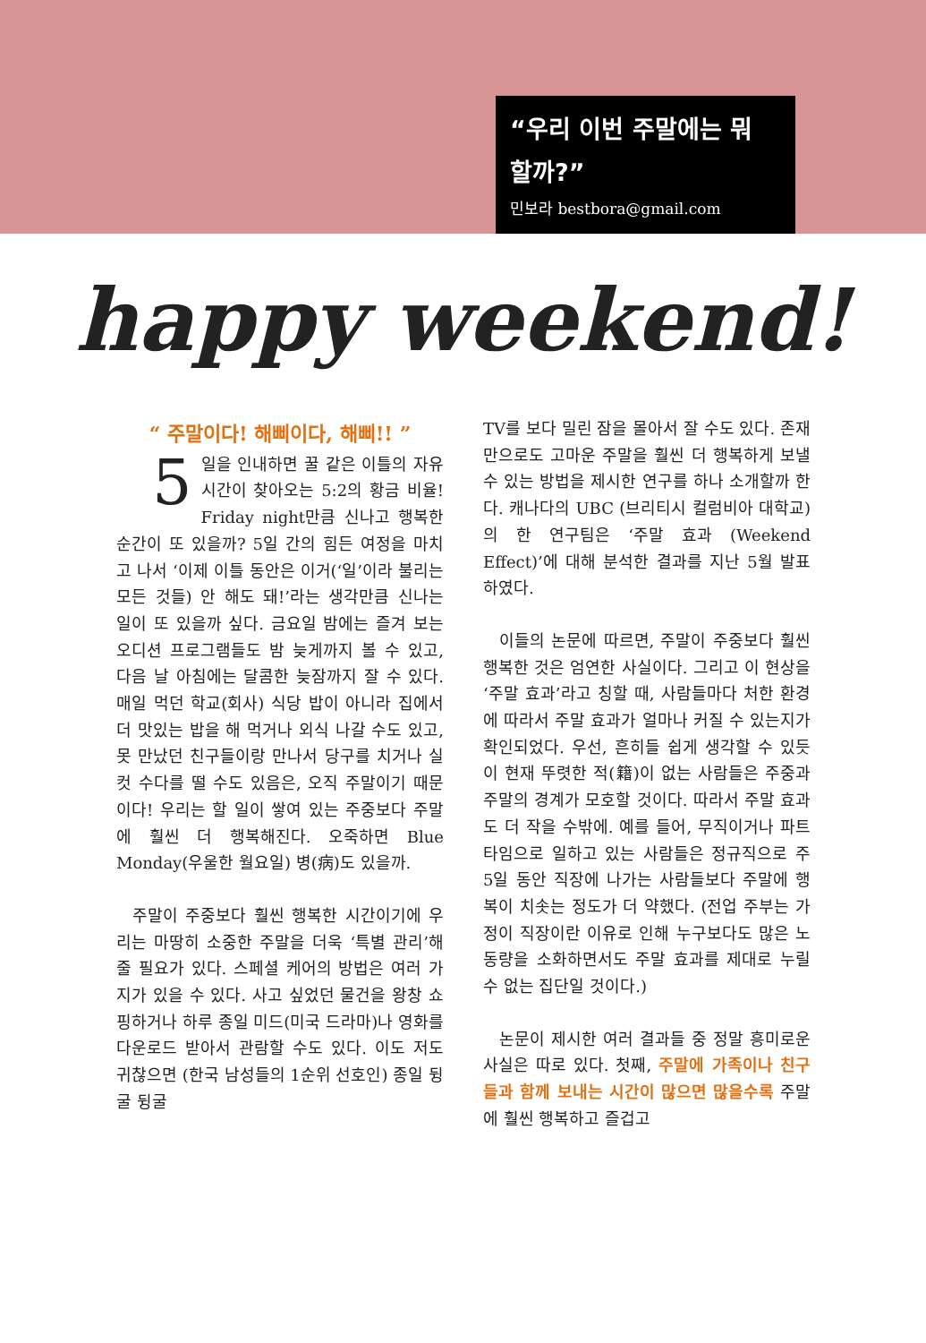“우리 이번 주말에는 뭐 할까?”
민보라 bestbora@gmail.com
happy weekend!
“ 주말이다! 해삐이다, 해삐!! ”
5 일을 인내하면 꿀 같은 이틀의 자유 시간이 찾아오는 5:2의 황금 비율! Friday night만큼 신나고 행복한 순간이 또 있을까? 5일 간의 힘든 여정을 마치고 나서 ‘이제 이틀 동안은 이거(‘일’이라 불리는 모든 것들) 안 해도 돼!’라는 생각만큼 신나는 일이 또 있을까 싶다. 금요일 밤에는 즐겨 보는 오디션 프로그램들도 밤 늦게까지 볼 수 있고, 다음 날 아침에는 달콤한 늦잠까지 잘 수 있다. 매일 먹던 학교(회사) 식당 밥이 아니라 집에서 더 맛있는 밥을 해 먹거나 외식 나갈 수도 있고, 못 만났던 친구들이랑 만나서 당구를 치거나 실컷 수다를 떨 수도 있음은, 오직 주말이기 때문이다! 우리는 할 일이 쌓여 있는 주중보다 주말에 훨씬 더 행복해진다. 오죽하면 Blue Monday(우울한 월요일) 병(病)도 있을까.
 주말이 주중보다 훨씬 행복한 시간이기에 우리는 마땅히 소중한 주말을 더욱 ‘특별 관리’해 줄 필요가 있다. 스페셜 케어의 방법은 여러 가지가 있을 수 있다. 사고 싶었던 물건을 왕창 쇼핑하거나 하루 종일 미드(미국 드라마)나 영화를 다운로드 받아서 관람할 수도 있다. 이도 저도 귀찮으면 (한국 남성들의 1순위 선호인) 종일 뒹굴 뒹굴
TV를 보다 밀린 잠을 몰아서 잘 수도 있다. 존재만으로도 고마운 주말을 훨씬 더 행복하게 보낼 수 있는 방법을 제시한 연구를 하나 소개할까 한다. 캐나다의 UBC (브리티시 컬럼비아 대학교)의 한 연구팀은 ‘주말 효과 (Weekend Effect)’에 대해 분석한 결과를 지난 5월 발표하였다.
 이들의 논문에 따르면, 주말이 주중보다 훨씬 행복한 것은 엄연한 사실이다. 그리고 이 현상을 ‘주말 효과’라고 칭할 때, 사람들마다 처한 환경에 따라서 주말 효과가 얼마나 커질 수 있는지가 확인되었다. 우선, 흔히들 쉽게 생각할 수 있듯이 현재 뚜렷한 적(籍)이 없는 사람들은 주중과 주말의 경계가 모호할 것이다. 따라서 주말 효과도 더 작을 수밖에. 예를 들어, 무직이거나 파트 타임으로 일하고 있는 사람들은 정규직으로 주 5일 동안 직장에 나가는 사람들보다 주말에 행복이 치솟는 정도가 더 약했다. (전업 주부는 가정이 직장이란 이유로 인해 누구보다도 많은 노동량을 소화하면서도 주말 효과를 제대로 누릴 수 없는 집단일 것이다.)
 논문이 제시한 여러 결과들 중 정말 흥미로운 사실은 따로 있다. 첫째, 주말에 가족이나 친구들과 함께 보내는 시간이 많으면 많을수록 주말에 훨씬 행복하고 즐겁고